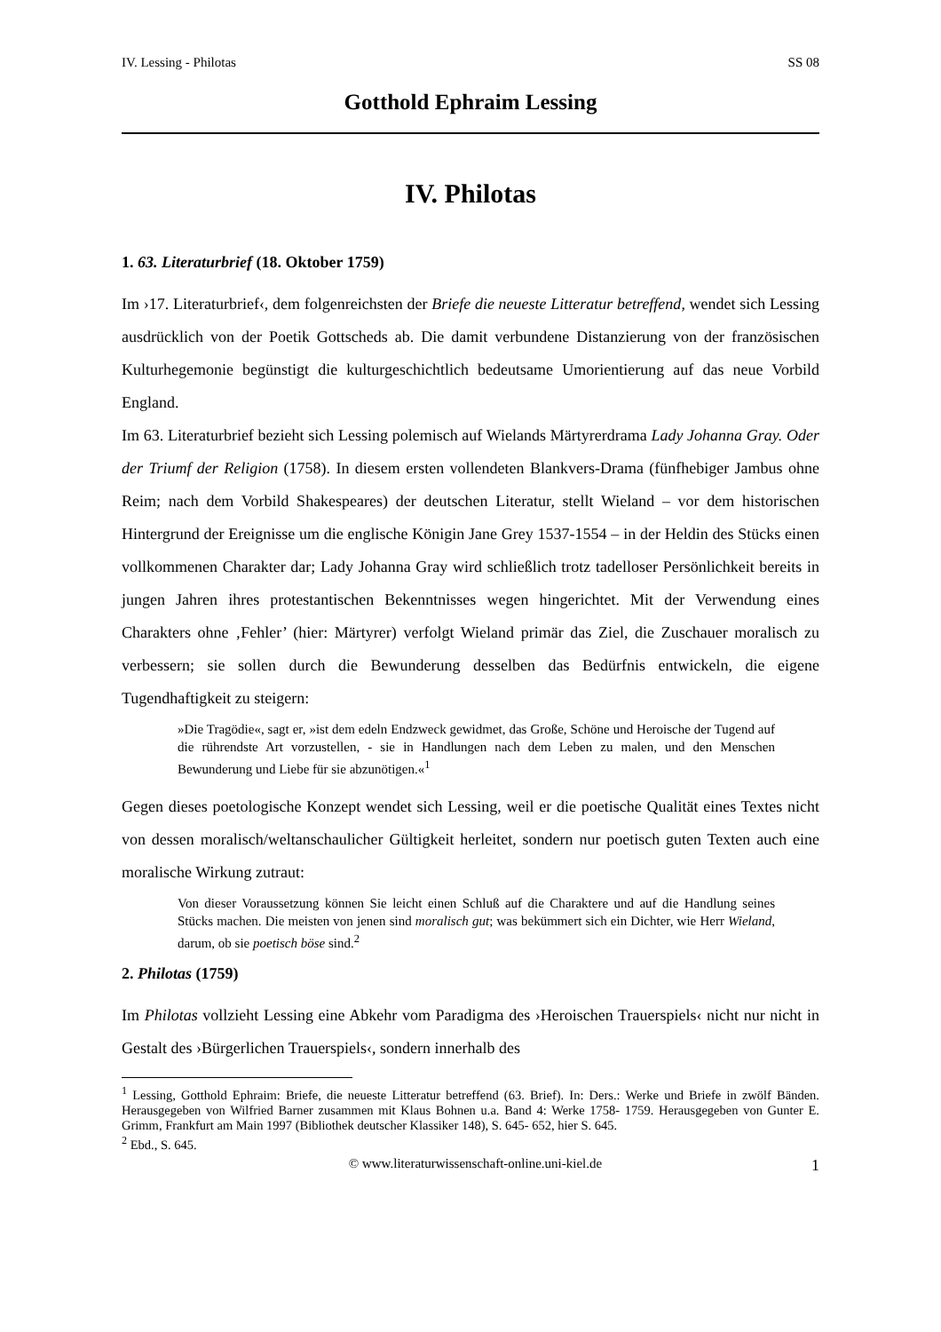IV. Lessing - Philotas SS 08
Gotthold Ephraim Lessing
IV. Philotas
1. 63. Literaturbrief (18. Oktober 1759)
Im ›17. Literaturbrief‹, dem folgenreichsten der Briefe die neueste Litteratur betreffend, wendet sich Lessing ausdrücklich von der Poetik Gottscheds ab. Die damit verbundene Distanzierung von der französischen Kulturhegemonie begünstigt die kulturgeschichtlich bedeutsame Umorientierung auf das neue Vorbild England.
Im 63. Literaturbrief bezieht sich Lessing polemisch auf Wielands Märtyrerdrama Lady Johanna Gray. Oder der Triumf der Religion (1758). In diesem ersten vollendeten Blankvers-Drama (fünfhebiger Jambus ohne Reim; nach dem Vorbild Shakespeares) der deutschen Literatur, stellt Wieland – vor dem historischen Hintergrund der Ereignisse um die englische Königin Jane Grey 1537-1554 – in der Heldin des Stücks einen vollkommenen Charakter dar; Lady Johanna Gray wird schließlich trotz tadelloser Persönlichkeit bereits in jungen Jahren ihres protestantischen Bekenntnisses wegen hingerichtet. Mit der Verwendung eines Charakters ohne ‚Fehler’ (hier: Märtyrer) verfolgt Wieland primär das Ziel, die Zuschauer moralisch zu verbessern; sie sollen durch die Bewunderung desselben das Bedürfnis entwickeln, die eigene Tugendhaftigkeit zu steigern:
»Die Tragödie«, sagt er, »ist dem edeln Endzweck gewidmet, das Große, Schöne und Heroische der Tugend auf die rührendste Art vorzustellen, - sie in Handlungen nach dem Leben zu malen, und den Menschen Bewunderung und Liebe für sie abzunötigen.«<sup>1</sup>
Gegen dieses poetologische Konzept wendet sich Lessing, weil er die poetische Qualität eines Textes nicht von dessen moralisch/weltanschaulicher Gültigkeit herleitet, sondern nur poetisch guten Texten auch eine moralische Wirkung zutraut:
Von dieser Voraussetzung können Sie leicht einen Schluß auf die Charaktere und auf die Handlung seines Stücks machen. Die meisten von jenen sind moralisch gut; was bekümmert sich ein Dichter, wie Herr Wieland, darum, ob sie poetisch böse sind.<sup>2</sup>
2. Philotas (1759)
Im Philotas vollzieht Lessing eine Abkehr vom Paradigma des ›Heroischen Trauerspiels‹ nicht nur nicht in Gestalt des ›Bürgerlichen Trauerspiels‹, sondern innerhalb des
<sup>1</sup> Lessing, Gotthold Ephraim: Briefe, die neueste Litteratur betreffend (63. Brief). In: Ders.: Werke und Briefe in zwölf Bänden. Herausgegeben von Wilfried Barner zusammen mit Klaus Bohnen u.a. Band 4: Werke 1758- 1759. Herausgegeben von Gunter E. Grimm, Frankfurt am Main 1997 (Bibliothek deutscher Klassiker 148), S. 645- 652, hier S. 645.
<sup>2</sup> Ebd., S. 645.
© www.literaturwissenschaft-online.uni-kiel.de 1